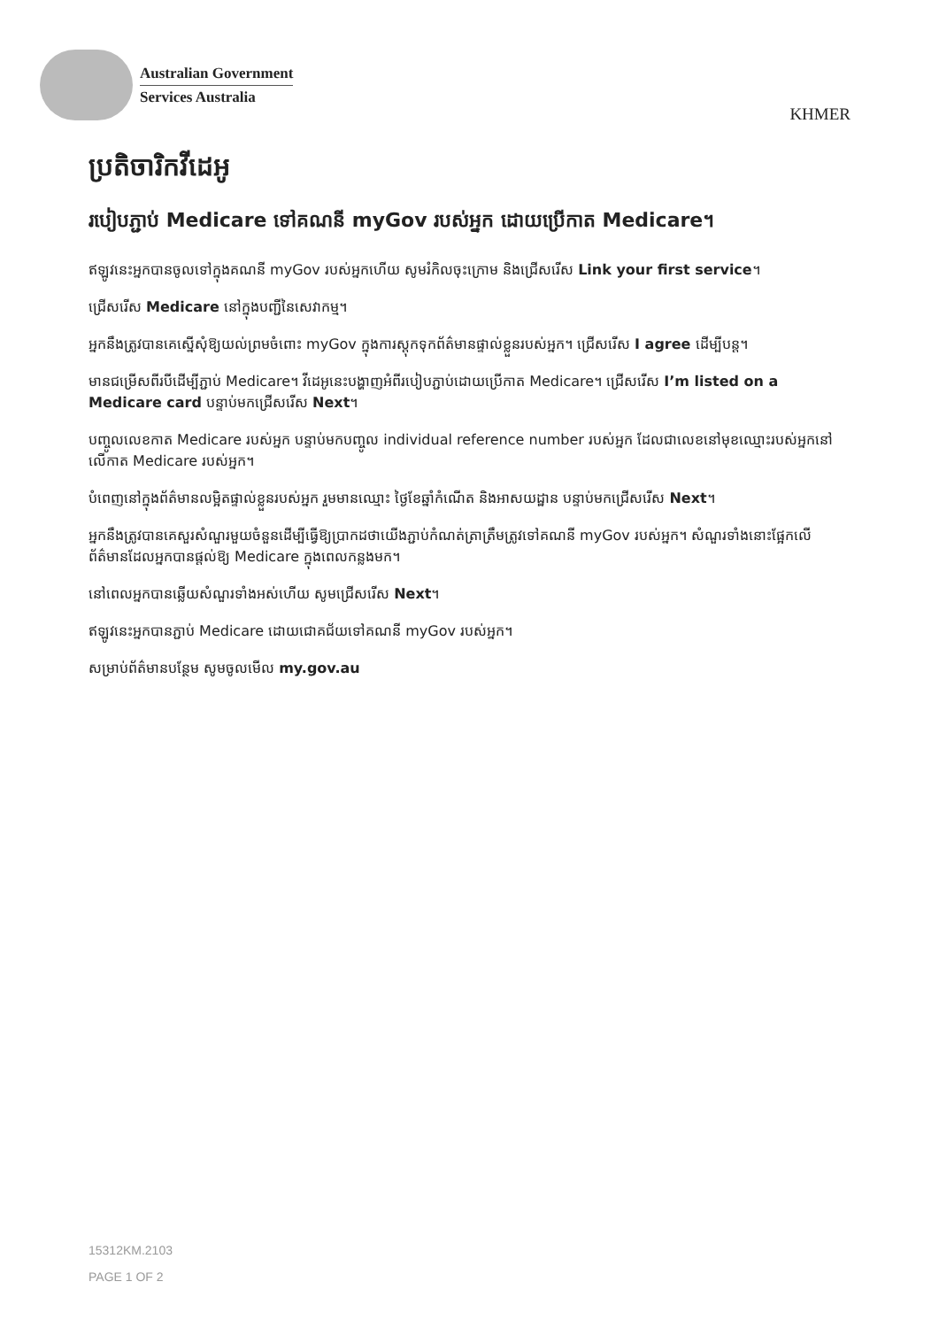Australian Government
Services Australia
KHMER
ប្រតិចារិកវីដេអូ
របៀបភ្ជាប់ Medicare ទៅគណនី myGov របស់អ្នក ដោយប្រើកាត Medicare។
ឥឡូវនេះអ្នកបានចូលទៅក្នុងគណនី myGov របស់អ្នកហើយ សូមរំកិលចុះក្រោម និងជ្រើសរើស Link your first service។
ជ្រើសរើស Medicare នៅក្នុងបញ្ជីនៃសេវាកម្ម។
អ្នកនឹងត្រូវបានគេស្នើសុំឱ្យយល់ព្រមចំពោះ myGov ក្នុងការស្តុកទុកព័ត៌មានផ្ទាល់ខ្លួនរបស់អ្នក។ ជ្រើសរើស I agree ដើម្បីបន្ត។
មានជម្រើសពីរបីដើម្បីភ្ជាប់ Medicare។ វីដេអូនេះបង្ហាញអំពីរបៀបភ្ជាប់ដោយប្រើកាត Medicare។ ជ្រើសរើស I’m listed on a Medicare card បន្ទាប់មកជ្រើសរើស Next។
បញ្ចូលលេខកាត Medicare របស់អ្នក បន្ទាប់មកបញ្ចូល individual reference number របស់អ្នក ដែលជាលេខនៅមុខឈ្មោះរបស់អ្នកនៅលើកាត Medicare របស់អ្នក។
បំពេញនៅក្នុងព័ត៌មានលម្អិតផ្ទាល់ខ្លួនរបស់អ្នក រួមមានឈ្មោះ ថ្ងៃខែឆ្នាំកំណើត និងអាសយដ្ឋាន បន្ទាប់មកជ្រើសរើស Next។
អ្នកនឹងត្រូវបានគេសួរសំណួរមួយចំនួនដើម្បីធ្វើឱ្យប្រាកដថាយើងភ្ជាប់កំណត់ត្រាត្រឹមត្រូវទៅគណនី myGov របស់អ្នក។ សំណួរទាំងនោះផ្អែកលើព័ត៌មានដែលអ្នកបានផ្តល់ឱ្យ Medicare ក្នុងពេលកន្លងមក។
នៅពេលអ្នកបានឆ្លើយសំណួរទាំងអស់ហើយ សូមជ្រើសរើស Next។
ឥឡូវនេះអ្នកបានភ្ជាប់ Medicare ដោយជោគជ័យទៅគណនី myGov របស់អ្នក។
សម្រាប់ព័ត៌មានបន្ថែម សូមចូលមើល my.gov.au
15312KM.2103
PAGE 1 OF 2